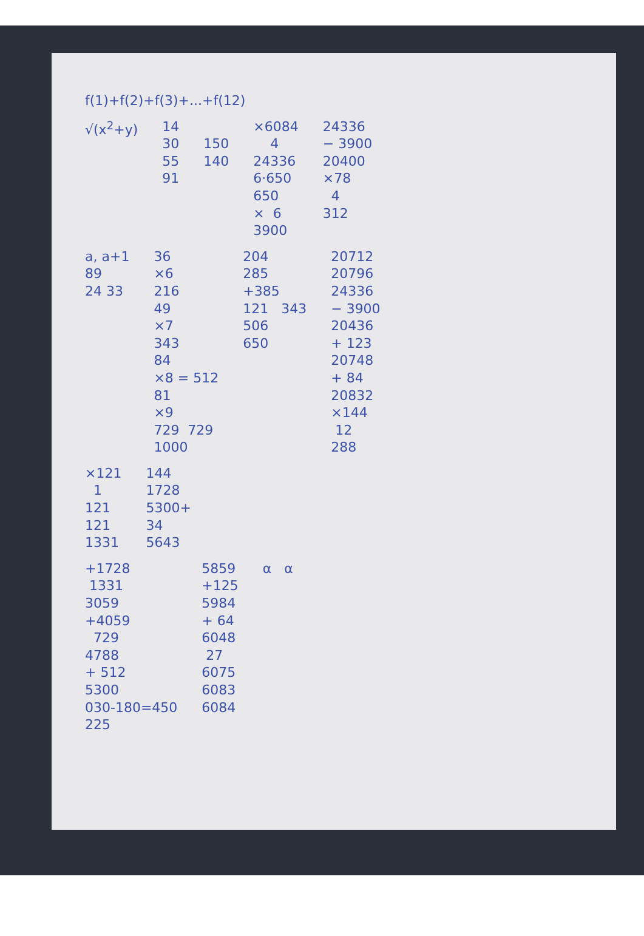f(1)+f(2)+f(3)+...+f(12)
√(x<sup>2</sup>+y)
14 30 55 91
150 140
×6084 4 24336 6·650 650 × 6 3900
24336 − 3900 20400 ×78 4 312
a, a+1 89 24 33
36 ×6 216 49 ×7 343 84 ×8 = 512 81 ×9 729 729 1000
204 285 +385 121 343 506 650
20712 20796 24336 − 3900 20436 + 123 20748 + 84 20832 ×144 12 288
×121 1 121 121 1331
144 1728 5300+ 34 5643
+1728 1331 3059 +4059 729 4788 + 512 5300 030-180=450 225
5859 +125 5984 + 64 6048 27 6075 6083 6084
α α